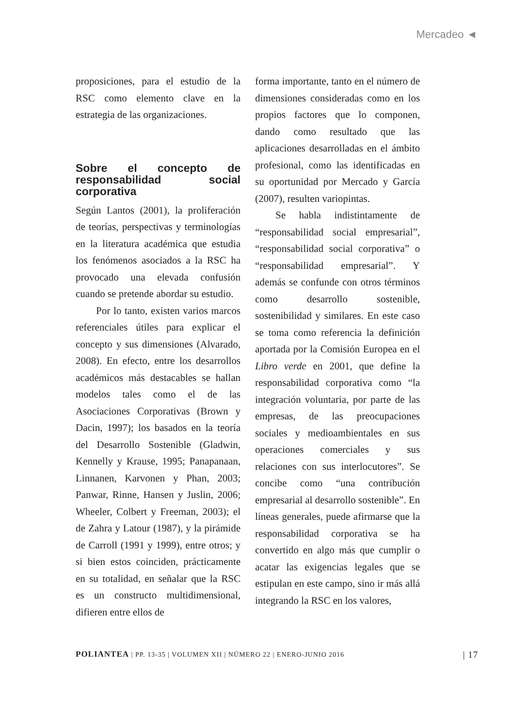Mercadeo ◄
proposiciones, para el estudio de la RSC como elemento clave en la estrategia de las organizaciones.
Sobre el concepto de responsabilidad social corporativa
Según Lantos (2001), la proliferación de teorías, perspectivas y terminologías en la literatura académica que estudia los fenómenos asociados a la RSC ha provocado una elevada confusión cuando se pretende abordar su estudio.
Por lo tanto, existen varios marcos referenciales útiles para explicar el concepto y sus dimensiones (Alvarado, 2008). En efecto, entre los desarrollos académicos más destacables se hallan modelos tales como el de las Asociaciones Corporativas (Brown y Dacin, 1997); los basados en la teoría del Desarrollo Sostenible (Gladwin, Kennelly y Krause, 1995; Panapanaan, Linnanen, Karvonen y Phan, 2003; Panwar, Rinne, Hansen y Juslin, 2006; Wheeler, Colbert y Freeman, 2003); el de Zahra y Latour (1987), y la pirámide de Carroll (1991 y 1999), entre otros; y si bien estos coinciden, prácticamente en su totalidad, en señalar que la RSC es un constructo multidimensional, difieren entre ellos de
forma importante, tanto en el número de dimensiones consideradas como en los propios factores que lo componen, dando como resultado que las aplicaciones desarrolladas en el ámbito profesional, como las identificadas en su oportunidad por Mercado y García (2007), resulten variopintas.
Se habla indistintamente de “responsabilidad social empresarial”, “responsabilidad social corporativa” o “responsabilidad empresarial”. Y además se confunde con otros términos como desarrollo sostenible, sostenibilidad y similares. En este caso se toma como referencia la definición aportada por la Comisión Europea en el Libro verde en 2001, que define la responsabilidad corporativa como “la integración voluntaria, por parte de las empresas, de las preocupaciones sociales y medioambientales en sus operaciones comerciales y sus relaciones con sus interlocutores”. Se concibe como “una contribución empresarial al desarrollo sostenible”. En líneas generales, puede afirmarse que la responsabilidad corporativa se ha convertido en algo más que cumplir o acatar las exigencias legales que se estipulan en este campo, sino ir más allá integrando la RSC en los valores,
POLIANTEA | PP. 13-35 | VOLUMEN XII | NÚMERO 22 | ENERO-JUNIO 2016 | 17